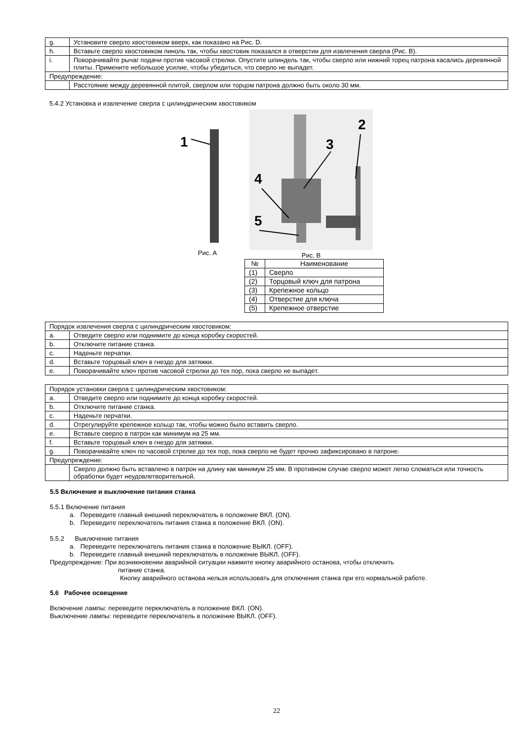| g. | Установите сверло хвостовиком вверх, как показано на Рис. D. |
| h. | Вставьте сверло хвостовиком пиноль так, чтобы хвостовик показался в отверстии для извлечения сверла (Рис. B). |
| i. | Поворачивайте рычаг подачи против часовой стрелки. Опустите шпиндель так, чтобы сверло или нижний торец патрона касались деревянной плиты. Примените небольшое усилие, чтобы убедиться, что сверло не выпадет. |
| Предупреждение: | |
| | Расстояние между деревянной плитой, сверлом или торцом патрона должно быть около 30 мм. |
5.4.2 Установка и извлечение сверла с цилиндрическим хвостовиком
1
Рис. A
2
3
4
5
Рис. B
| № | Наименование |
| --- | --- |
| (1) | Сверло |
| (2) | Торцовый ключ для патрона |
| (3) | Крепежное кольцо |
| (4) | Отверстие для ключа |
| (5) | Крепежное отверстие |
| Порядок извлечения сверла с цилиндрическим хвостовиком: | |
| a. | Отведите сверло или поднимите до конца коробку скоростей. |
| b. | Отключите питание станка. |
| c. | Наденьте перчатки. |
| d. | Вставьте торцовый ключ в гнездо для затяжки. |
| e. | Поворачивайте ключ против часовой стрелки до тех пор, пока сверло не выпадет. |
| Порядок установки сверла с цилиндрическим хвостовиком: | |
| a. | Отведите сверло или поднимите до конца коробку скоростей. |
| b. | Отключите питание станка. |
| c. | Наденьте перчатки. |
| d. | Отрегулируйте крепежное кольцо так, чтобы можно было вставить сверло. |
| e. | Вставьте сверло в патрон как минимум на 25 мм. |
| f. | Вставьте торцовый ключ в гнездо для затяжки. |
| g. | Поворачивайте ключ по часовой стрелке до тех пор, пока сверло не будет прочно зафиксировано в патроне. |
| Предупреждение: | |
| | Сверло должно быть вставлено в патрон на длину как минимум 25 мм. В противном случае сверло может легко сломаться или точность обработки будет неудовлетворительной. |
5.5 Включение и выключение питания станка
5.5.1 Включение питания
a. Переведите главный внешний переключатель в положение ВКЛ. (ON).
b. Переведите переключатель питания станка в положение ВКЛ. (ON).
5.5.2 Выключение питания
a. Переведите переключатель питания станка в положение ВЫКЛ. (OFF).
b. Переведите главный внешний переключатель в положение ВЫКЛ. (OFF).
Предупреждение: При возникновении аварийной ситуации нажмите кнопку аварийного останова, чтобы отключить
питание станка.
Кнопку аварийного останова нельзя использовать для отключения станка при его нормальной работе.
5.6 Рабочее освещение
Включение лампы: переведите переключатель в положение ВКЛ. (ON).
Выключение лампы: переведите переключатель в положение ВЫКЛ. (OFF).
22